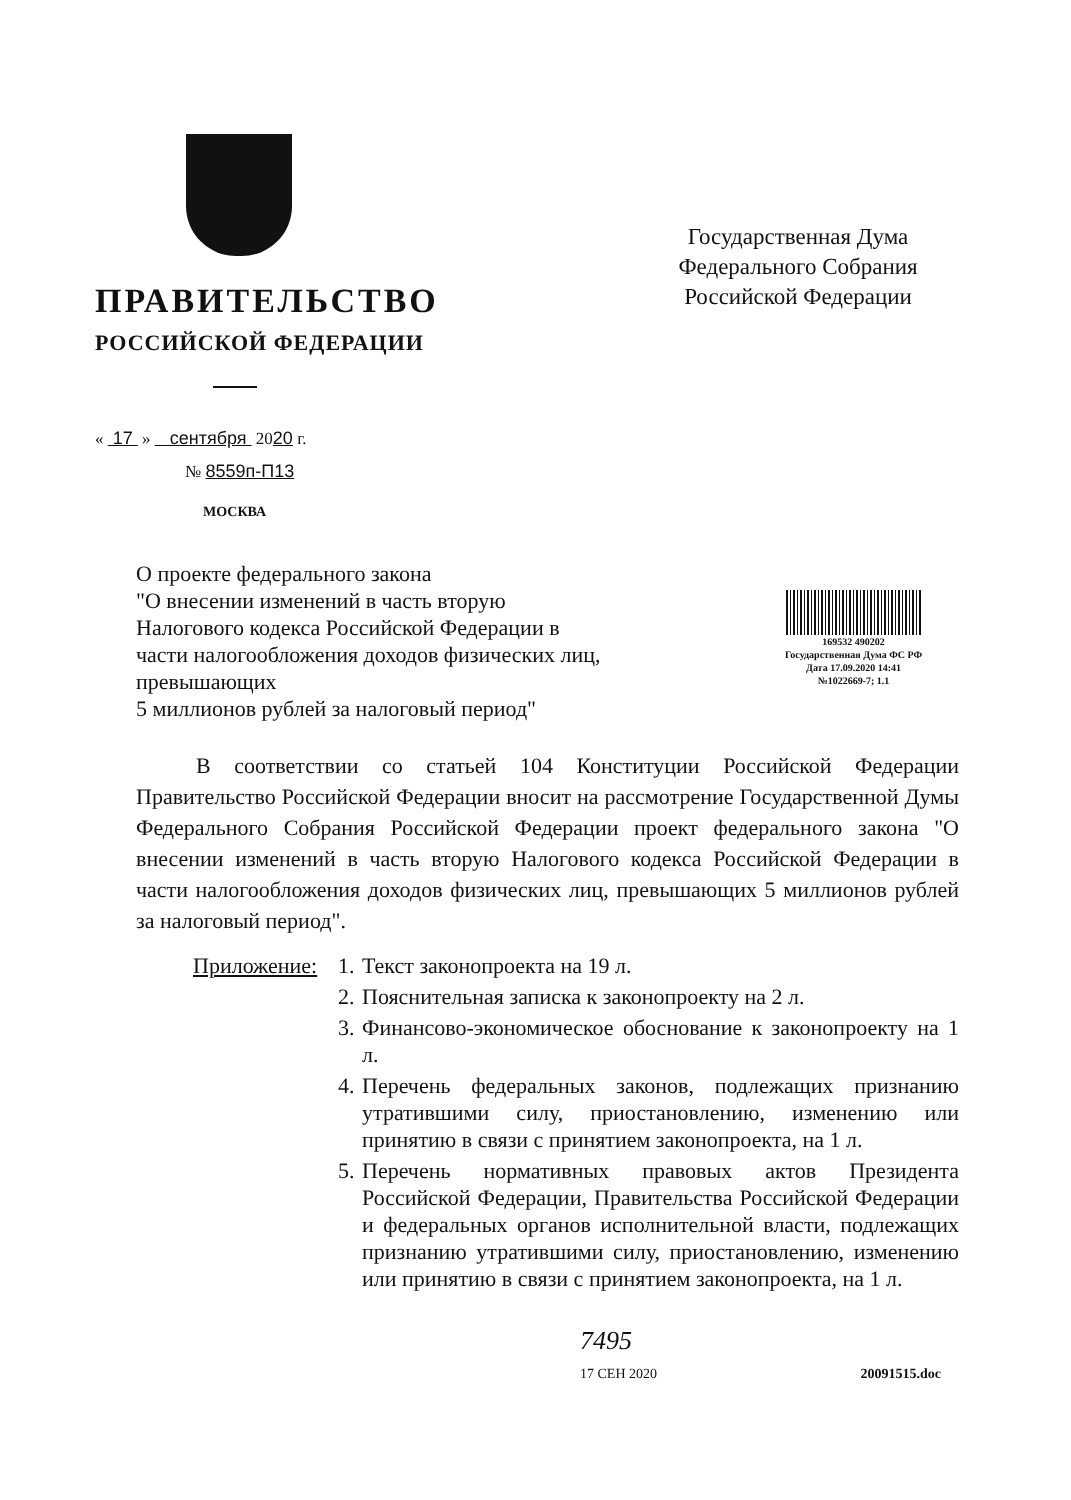ПРАВИТЕЛЬСТВО
РОССИЙСКОЙ ФЕДЕРАЦИИ
« 17 » сентября 2020 г.
№ 8559п-П13
МОСКВА
Государственная Дума
Федерального Собрания
Российской Федерации
О проекте федерального закона
"О внесении изменений в часть вторую Налогового кодекса Российской Федерации в части налогообложения доходов физических лиц, превышающих
5 миллионов рублей за налоговый период"
169532 490202
Государственная Дума ФС РФ
Дата 17.09.2020 14:41
№1022669-7; 1.1
В соответствии со статьей 104 Конституции Российской Федерации Правительство Российской Федерации вносит на рассмотрение Государственной Думы Федерального Собрания Российской Федерации проект федерального закона "О внесении изменений в часть вторую Налогового кодекса Российской Федерации в части налогообложения доходов физических лиц, превышающих 5 миллионов рублей за налоговый период".
Приложение:
1. Текст законопроекта на 19 л.
2. Пояснительная записка к законопроекту на 2 л.
3. Финансово-экономическое обоснование к законопроекту на 1 л.
4. Перечень федеральных законов, подлежащих признанию утратившими силу, приостановлению, изменению или принятию в связи с принятием законопроекта, на 1 л.
5. Перечень нормативных правовых актов Президента Российской Федерации, Правительства Российской Федерации и федеральных органов исполнительной власти, подлежащих признанию утратившими силу, приостановлению, изменению или принятию в связи с принятием законопроекта, на 1 л.
7495
17 СЕН 2020 20091515.doc